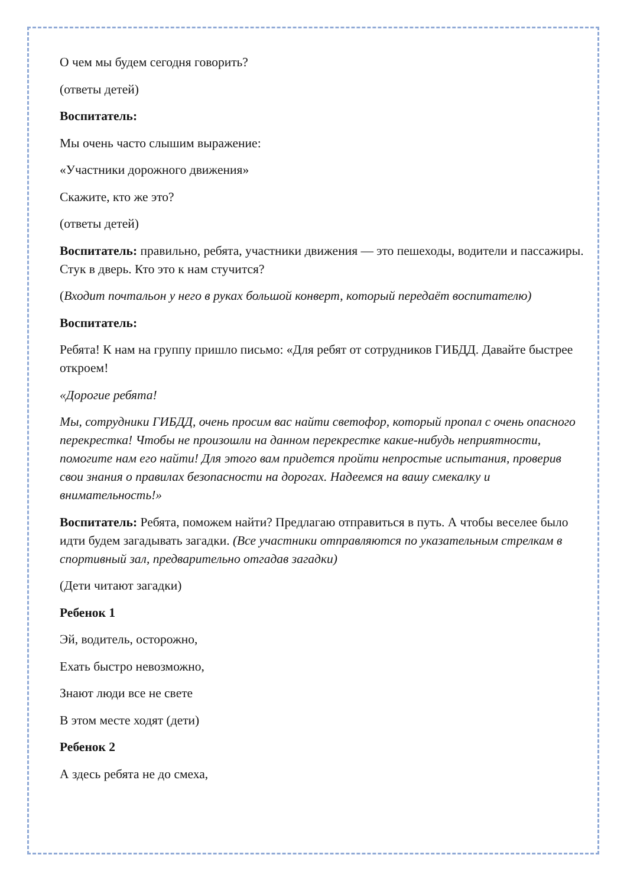О чем мы будем сегодня говорить?
(ответы детей)
Воспитатель:
Мы очень часто слышим выражение:
«Участники дорожного движения»
Скажите, кто же это?
(ответы детей)
Воспитатель: правильно, ребята, участники движения — это пешеходы, водители и пассажиры. Стук в дверь. Кто это к нам стучится?
(Входит почтальон у него в руках большой конверт, который передаёт воспитателю)
Воспитатель:
Ребята! К нам на группу пришло письмо: «Для ребят от сотрудников ГИБДД. Давайте быстрее откроем!
«Дорогие ребята!
Мы, сотрудники ГИБДД, очень просим вас найти светофор, который пропал с очень опасного перекрестка! Чтобы не произошли на данном перекрестке какие-нибудь неприятности, помогите нам его найти! Для этого вам придется пройти непростые испытания, проверив свои знания о правилах безопасности на дорогах. Надеемся на вашу смекалку и внимательность!»
Воспитатель: Ребята, поможем найти? Предлагаю отправиться в путь. А чтобы веселее было идти будем загадывать загадки. (Все участники отправляются по указательным стрелкам в спортивный зал, предварительно отгадав загадки)
(Дети читают загадки)
Ребенок 1
Эй, водитель, осторожно,
Ехать быстро невозможно,
Знают люди все не свете
В этом месте ходят (дети)
Ребенок 2
А здесь ребята не до смеха,